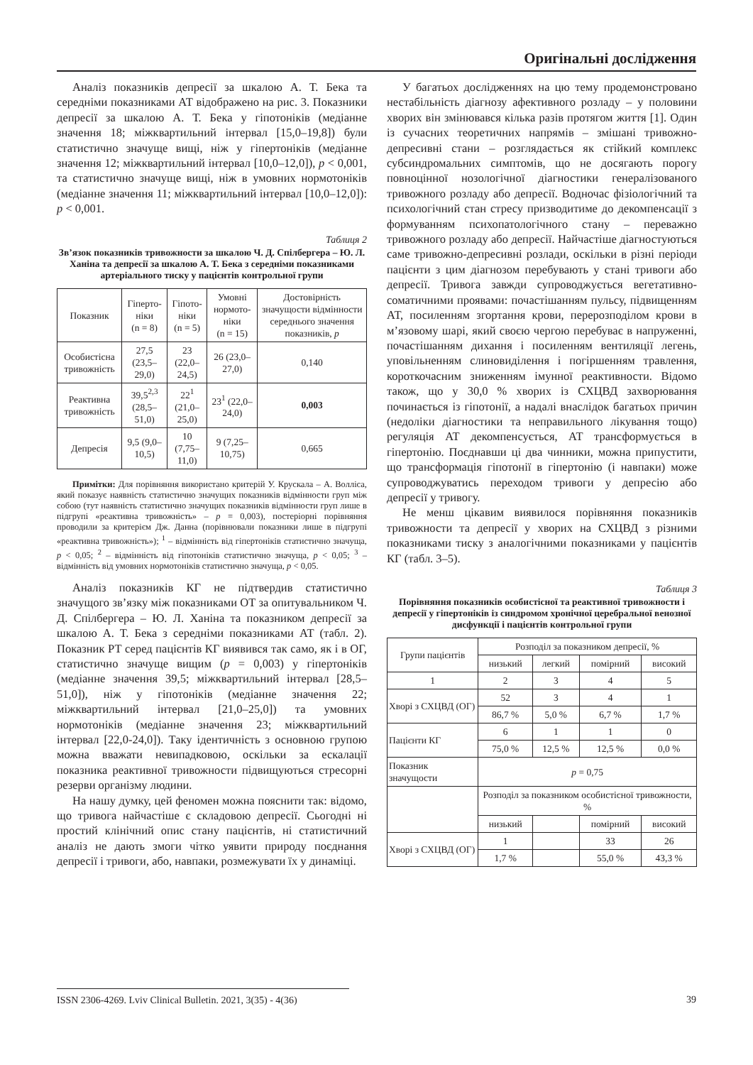Оригінальні дослідження
Аналіз показників депресії за шкалою А. Т. Бека та середніми показниками АТ відображено на рис. 3. Показники депресії за шкалою А. Т. Бека у гіпотоніків (медіанне значення 18; міжквартильний інтервал [15,0–19,8]) були статистично значуще вищі, ніж у гіпертоніків (медіанне значення 12; міжквартильний інтервал [10,0–12,0]), p < 0,001, та статистично значуще вищі, ніж в умовних нормотоніків (медіанне значення 11; міжквартильний інтервал [10,0–12,0]): p < 0,001.
Таблиця 2
Зв’язок показників тривожности за шкалою Ч. Д. Спілбергера – Ю. Л. Ханіна та депресії за шкалою А. Т. Бека з середніми показниками артеріального тиску у пацієнтів контрольної групи
| Показник | Гіперто-ніки (n = 8) | Гіпото-ніки (n = 5) | Умовні нормото-ніки (n = 15) | Достовірність значущости відмінности середнього значення показників, p |
| --- | --- | --- | --- | --- |
| Особистісна тривожність | 27,5 (23,5–29,0) | 23 (22,0–24,5) | 26 (23,0–27,0) | 0,140 |
| Реактивна тривожність | 39,5<sup>2,3</sup> (28,5–51,0) | 22<sup>1</sup> (21,0–25,0) | 23<sup>1</sup> (22,0–24,0) | 0,003 |
| Депресія | 9,5 (9,0–10,5) | 10 (7,75–11,0) | 9 (7,25–10,75) | 0,665 |
Примітки: Для порівняння використано критерій У. Крускала – А. Волліса, який показує наявність статистично значущих показників відмінности груп між собою (тут наявність статистично значущих показників відмінности груп лише в підгрупі «реактивна тривожність» – p = 0,003), постеріорні порівняння проводили за критерієм Дж. Данна (порівнювали показники лише в підгрупі «реактивна тривожність»); <sup>1</sup> – відмінність від гіпертоніків статистично значуща, p < 0,05; <sup>2</sup> – відмінність від гіпотоніків статистично значуща, p < 0,05; <sup>3</sup> – відмінність від умовних нормотоніків статистично значуща, p < 0,05.
Аналіз показників КГ не підтвердив статистично значущого зв’язку між показниками ОТ за опитувальником Ч. Д. Спілбергера – Ю. Л. Ханіна та показником депресії за шкалою А. Т. Бека з середніми показниками АТ (табл. 2). Показник РТ серед пацієнтів КГ виявився так само, як і в ОГ, статистично значуще вищим (p = 0,003) у гіпертоніків (медіанне значення 39,5; міжквартильний інтервал [28,5–51,0]), ніж у гіпотоніків (медіанне значення 22; міжквартильний інтервал [21,0–25,0]) та умовних нормотоніків (медіанне значення 23; міжквартильний інтервал [22,0-24,0]). Таку ідентичність з основною групою можна вважати невипадковою, оскільки за ескалації показника реактивної тривожности підвищуються стресорні резерви організму людини.
На нашу думку, цей феномен можна пояснити так: відомо, що тривога найчастіше є складовою депресії. Сьогодні ні простий клінічний опис стану пацієнтів, ні статистичний аналіз не дають змоги чітко уявити природу поєднання депресії і тривоги, або, навпаки, розмежувати їх у динаміці.
У багатьох дослідженнях на цю тему продемонстровано нестабільність діагнозу афективного розладу – у половини хворих він змінювався кілька разів протягом життя [1]. Один із сучасних теоретичних напрямів – змішані тривожно-депресивні стани – розглядається як стійкий комплекс субсиндромальних симптомів, що не досягають порогу повноцінної нозологічної діагностики генералізованого тривожного розладу або депресії. Водночас фізіологічний та психологічний стан стресу призводитиме до декомпенсації з формуванням психопатологічного стану – переважно тривожного розладу або депресії. Найчастіше діагностуються саме тривожно-депресивні розлади, оскільки в різні періоди пацієнти з цим діагнозом перебувають у стані тривоги або депресії. Тривога завжди супроводжується вегетативно-соматичними проявами: почастішанням пульсу, підвищенням АТ, посиленням згортання крови, перерозподілом крови в м’язовому шарі, який своєю чергою перебуває в напруженні, почастішанням дихання і посиленням вентиляції легень, уповільненням слиновиділення і погіршенням травлення, короткочасним зниженням імунної реактивности. Відомо також, що у 30,0 % хворих із СХЦВД захворювання починається із гіпотонії, а надалі внаслідок багатьох причин (недоліки діагностики та неправильного лікування тощо) регуляція АТ декомпенсується, АТ трансформується в гіпертонію. Поєднавши ці два чинники, можна припустити, що трансформація гіпотонії в гіпертонію (і навпаки) може супроводжуватись переходом тривоги у депресію або депресії у тривогу.
Не менш цікавим виявилося порівняння показників тривожности та депресії у хворих на СХЦВД з різними показниками тиску з аналогічними показниками у пацієнтів КГ (табл. 3–5).
Таблиця 3
Порівняння показників особистісної та реактивної тривожности і депресії у гіпертоніків із синдромом хронічної церебральної венозної дисфункції і пацієнтів контрольної групи
| Групи пацієнтів | Розподіл за показником депресії, % | | | |
| --- | --- | --- | --- | --- |
| | низький | легкий | помірний | високий |
| 1 | 2 | 3 | 4 | 5 |
| Хворі з СХЦВД (ОГ) | 52 | 3 | 4 | 1 |
| | 86,7 % | 5,0 % | 6,7 % | 1,7 % |
| Пацієнти КГ | 6 | 1 | 1 | 0 |
| | 75,0 % | 12,5 % | 12,5 % | 0,0 % |
| Показник значущости | p = 0,75 | | | |
| | Розподіл за показником особистісної тривожности, % | | | |
| | низький | | помірний | високий |
| Хворі з СХЦВД (ОГ) | 1 | | 33 | 26 |
| | 1,7 % | | 55,0 % | 43,3 % |
ISSN 2306-4269. Lviv Clinical Bulletin. 2021, 3(35) - 4(36) 39